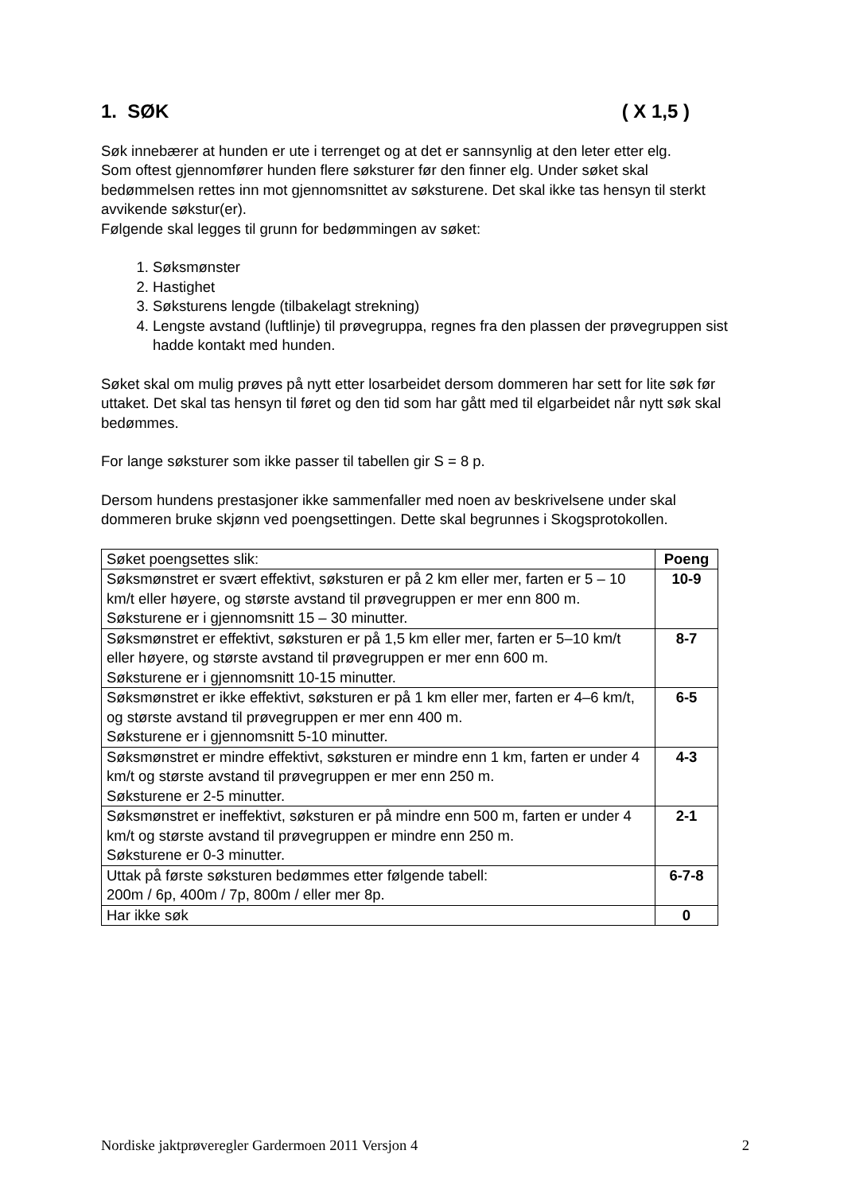1. SØK ( X 1,5 )
Søk innebærer at hunden er ute i terrenget og at det er sannsynlig at den leter etter elg.
Som oftest gjennomfører hunden flere søksturer før den finner elg. Under søket skal bedømmelsen rettes inn mot gjennomsnittet av søksturene. Det skal ikke tas hensyn til sterkt avvikende søkstur(er).
Følgende skal legges til grunn for bedømmingen av søket:
1. Søksmønster
2. Hastighet
3. Søksturens lengde (tilbakelagt strekning)
4. Lengste avstand (luftlinje) til prøvegruppa, regnes fra den plassen der prøvegruppen sist hadde kontakt med hunden.
Søket skal om mulig prøves på nytt etter losarbeidet dersom dommeren har sett for lite søk før uttaket. Det skal tas hensyn til føret og den tid som har gått med til elgarbeidet når nytt søk skal bedømmes.
For lange søksturer som ikke passer til tabellen gir S = 8 p.
Dersom hundens prestasjoner ikke sammenfaller med noen av beskrivelsene under skal dommeren bruke skjønn ved poengsettingen. Dette skal begrunnes i Skogsprotokollen.
| Søket poengsettes slik: | Poeng |
| Søksmønstret er svært effektivt, søksturen er på 2 km eller mer, farten er 5 – 10 km/t eller høyere, og største avstand til prøvegruppen er mer enn 800 m. Søksturene er i gjennomsnitt 15 – 30 minutter. | 10-9 |
| Søksmønstret er effektivt, søksturen er på 1,5 km eller mer, farten er 5–10 km/t eller høyere, og største avstand til prøvegruppen er mer enn 600 m. Søksturene er i gjennomsnitt 10-15 minutter. | 8-7 |
| Søksmønstret er ikke effektivt, søksturen er på 1 km eller mer, farten er 4–6 km/t, og største avstand til prøvegruppen er mer enn 400 m. Søksturene er i gjennomsnitt 5-10 minutter. | 6-5 |
| Søksmønstret er mindre effektivt, søksturen er mindre enn 1 km, farten er under 4 km/t og største avstand til prøvegruppen er mer enn 250 m. Søksturene er 2-5 minutter. | 4-3 |
| Søksmønstret er ineffektivt, søksturen er på mindre enn 500 m, farten er under 4 km/t og største avstand til prøvegruppen er mindre enn 250 m. Søksturene er 0-3 minutter. | 2-1 |
| Uttak på første søksturen bedømmes etter følgende tabell: 200m / 6p, 400m / 7p, 800m / eller mer 8p. | 6-7-8 |
| Har ikke søk | 0 |
Nordiske jaktprøveregler Gardermoen 2011 Versjon 4 2